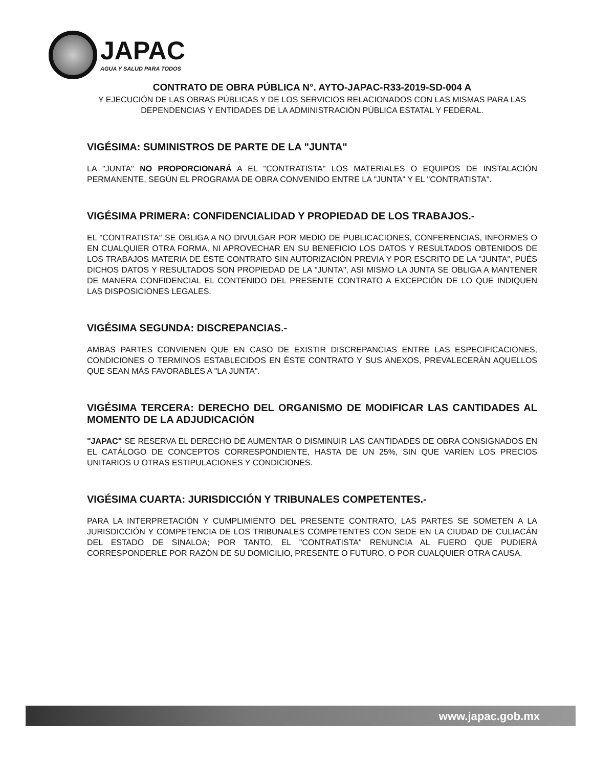JAPAC
AGUA Y SALUD PARA TODOS
CONTRATO DE OBRA PÚBLICA N°. AYTO-JAPAC-R33-2019-SD-004 A
Y EJECUCIÓN DE LAS OBRAS PÚBLICAS Y DE LOS SERVICIOS RELACIONADOS CON LAS MISMAS PARA LAS DEPENDENCIAS Y ENTIDADES DE LA ADMINISTRACIÓN PÚBLICA ESTATAL Y FEDERAL.
VIGÉSIMA: SUMINISTROS DE PARTE DE LA "JUNTA"
LA "JUNTA" NO PROPORCIONARÁ A EL "CONTRATISTA" LOS MATERIALES O EQUIPOS DE INSTALACIÓN PERMANENTE, SEGÚN EL PROGRAMA DE OBRA CONVENIDO ENTRE LA "JUNTA" Y EL "CONTRATISTA".
VIGÉSIMA PRIMERA: CONFIDENCIALIDAD Y PROPIEDAD DE LOS TRABAJOS.-
EL "CONTRATISTA" SE OBLIGA A NO DIVULGAR POR MEDIO DE PUBLICACIONES, CONFERENCIAS, INFORMES O EN CUALQUIER OTRA FORMA, NI APROVECHAR EN SU BENEFICIO LOS DATOS Y RESULTADOS OBTENIDOS DE LOS TRABAJOS MATERIA DE ÉSTE CONTRATO SIN AUTORIZACIÓN PREVIA Y POR ESCRITO DE LA "JUNTA", PUÉS DICHOS DATOS Y RESULTADOS SON PROPIEDAD DE LA "JUNTA", ASI MISMO LA JUNTA SE OBLIGA A MANTENER DE MANERA CONFIDENCIAL EL CONTENIDO DEL PRESENTE CONTRATO A EXCEPCIÓN DE LO QUE INDIQUEN LAS DISPOSICIONES LEGALES.
VIGÉSIMA SEGUNDA: DISCREPANCIAS.-
AMBAS PARTES CONVIENEN QUE EN CASO DE EXISTIR DISCREPANCIAS ENTRE LAS ESPECIFICACIONES, CONDICIONES O TERMINOS ESTABLECIDOS EN ÉSTE CONTRATO Y SUS ANEXOS, PREVALECERÁN AQUELLOS QUE SEAN MÁS FAVORABLES A "LA JUNTA".
VIGÉSIMA TERCERA: DERECHO DEL ORGANISMO DE MODIFICAR LAS CANTIDADES AL MOMENTO DE LA ADJUDICACIÓN
"JAPAC" SE RESERVA EL DERECHO DE AUMENTAR O DISMINUIR LAS CANTIDADES DE OBRA CONSIGNADOS EN EL CATÁLOGO DE CONCEPTOS CORRESPONDIENTE, HASTA DE UN 25%, SIN QUE VARÍEN LOS PRECIOS UNITARIOS U OTRAS ESTIPULACIONES Y CONDICIONES.
VIGÉSIMA CUARTA: JURISDICCIÓN Y TRIBUNALES COMPETENTES.-
PARA LA INTERPRETACIÓN Y CUMPLIMIENTO DEL PRESENTE CONTRATO, LAS PARTES SE SOMETEN A LA JURISDICCIÓN Y COMPETENCIA DE LOS TRIBUNALES COMPETENTES CON SEDE EN LA CIUDAD DE CULIACÁN DEL ESTADO DE SINALOA; POR TANTO, EL "CONTRATISTA" RENUNCIA AL FUERO QUE PUDIERÁ CORRESPONDERLE POR RAZÓN DE SU DOMICILIO, PRESENTE O FUTURO, O POR CUALQUIER OTRA CAUSA.
www.japac.gob.mx